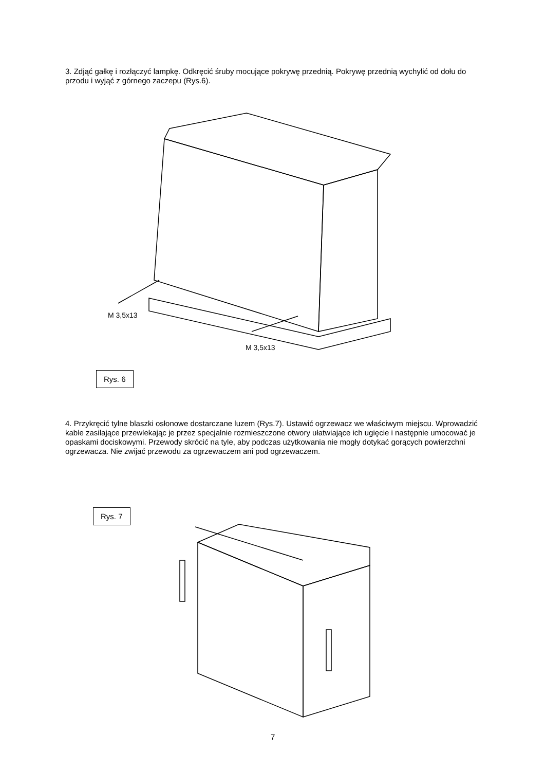3. Zdjąć gałkę i rozłączyć lampkę. Odkręcić śruby mocujące pokrywę przednią. Pokrywę przednią wychylić od dołu do przodu i wyjąć z górnego zaczepu (Rys.6).
M 3,5x13
M 3,5x13
Rys. 6
4. Przykręcić tylne blaszki osłonowe dostarczane luzem (Rys.7). Ustawić ogrzewacz we właściwym miejscu. Wprowadzić kable zasilające przewlekając je przez specjalnie rozmieszczone otwory ułatwiające ich ugięcie i następnie umocować je opaskami dociskowymi. Przewody skrócić na tyle, aby podczas użytkowania nie mogły dotykać gorących powierzchni ogrzewacza. Nie zwijać przewodu za ogrzewaczem ani pod ogrzewaczem.
Rys. 7
7